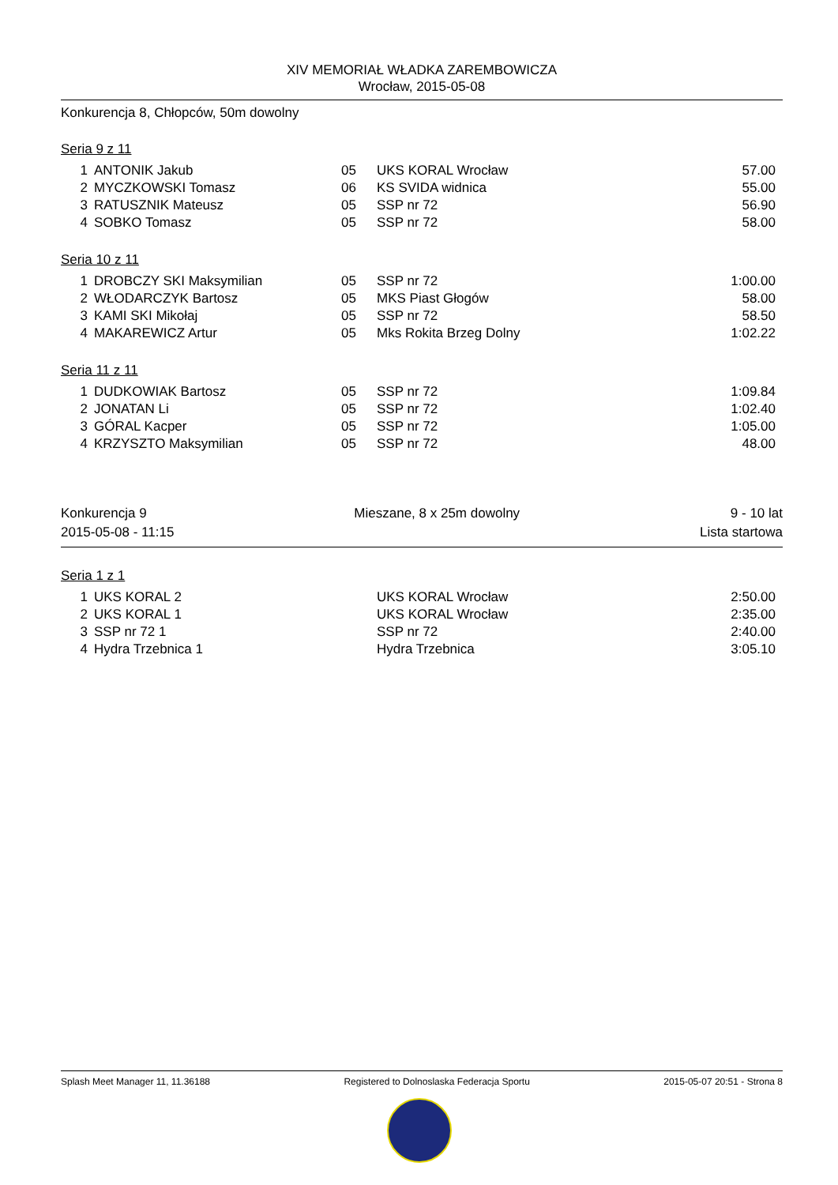XIV MEMORIAŁ WŁADKA ZAREMBOWICZA
Wrocław, 2015-05-08
Konkurencja 8, Chłopców, 50m dowolny
Seria 9 z 11
| 1 | ANTONIK Jakub | 05 | UKS KORAL Wrocław | 57.00 |
| 2 | MYCZKOWSKI Tomasz | 06 | KS SVIDA widnica | 55.00 |
| 3 | RATUSZNIK Mateusz | 05 | SSP nr 72 | 56.90 |
| 4 | SOBKO Tomasz | 05 | SSP nr 72 | 58.00 |
Seria 10 z 11
| 1 | DROBCZY SKI Maksymilian | 05 | SSP nr 72 | 1:00.00 |
| 2 | WŁODARCZYK Bartosz | 05 | MKS Piast Głogów | 58.00 |
| 3 | KAMI SKI Mikołaj | 05 | SSP nr 72 | 58.50 |
| 4 | MAKAREWICZ Artur | 05 | Mks Rokita Brzeg Dolny | 1:02.22 |
Seria 11 z 11
| 1 | DUDKOWIAK Bartosz | 05 | SSP nr 72 | 1:09.84 |
| 2 | JONATAN Li | 05 | SSP nr 72 | 1:02.40 |
| 3 | GÓRAL Kacper | 05 | SSP nr 72 | 1:05.00 |
| 4 | KRZYSZTO Maksymilian | 05 | SSP nr 72 | 48.00 |
Konkurencja 9
2015-05-08 - 11:15
Mieszane, 8 x 25m dowolny 9 - 10 lat
Lista startowa
Seria 1 z 1
| 1 | UKS KORAL 2 | | UKS KORAL Wrocław | 2:50.00 |
| 2 | UKS KORAL 1 | | UKS KORAL Wrocław | 2:35.00 |
| 3 | SSP nr 72 1 | | SSP nr 72 | 2:40.00 |
| 4 | Hydra Trzebnica 1 | | Hydra Trzebnica | 3:05.10 |
Splash Meet Manager 11, 11.36188 Registered to Dolnoslaska Federacja Sportu 2015-05-07 20:51 - Strona 8